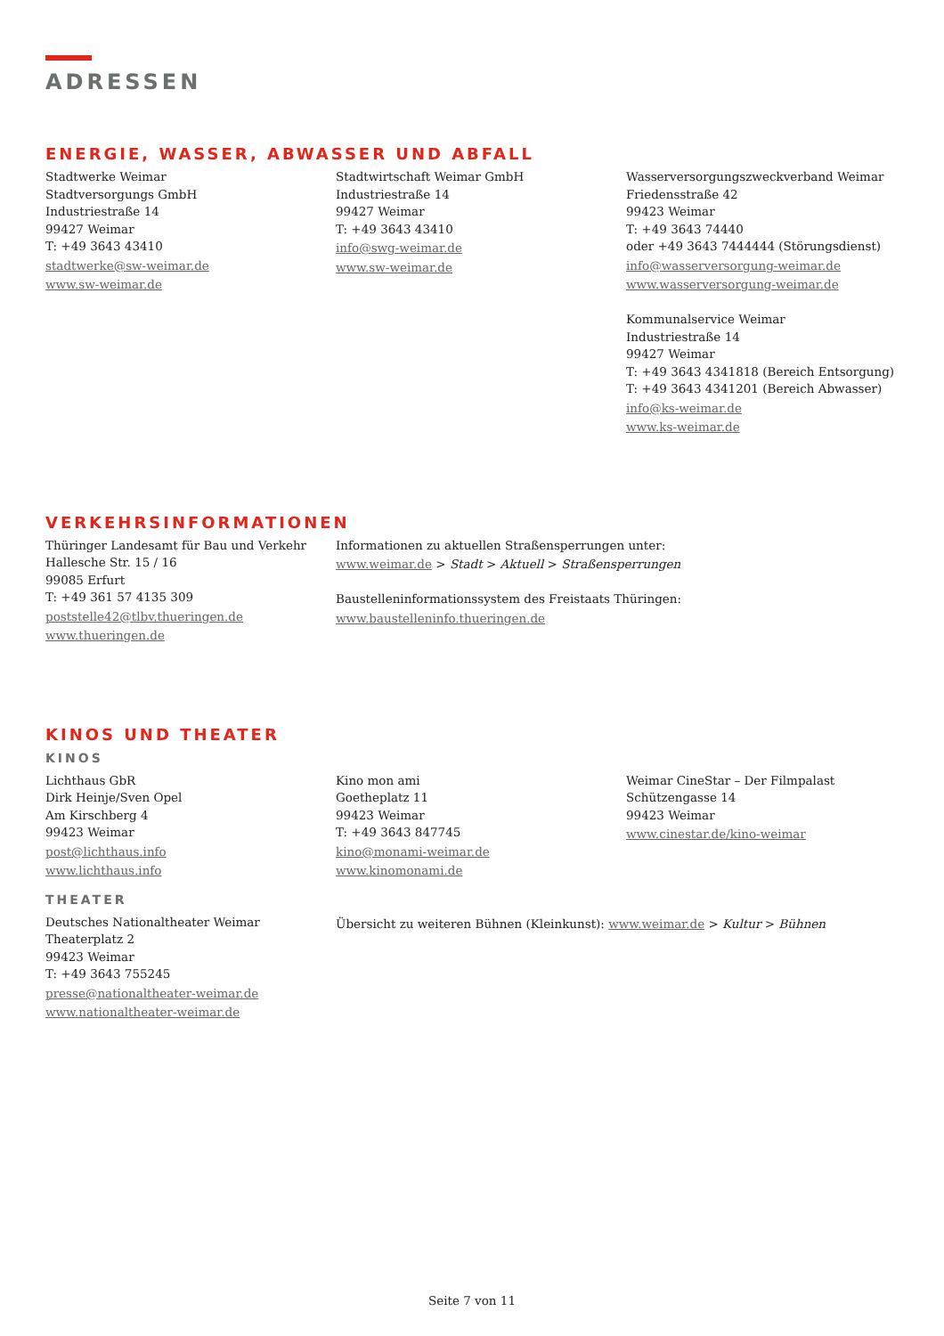ADRESSEN
ENERGIE, WASSER, ABWASSER UND ABFALL
Stadtwerke Weimar
Stadtversorgungs GmbH
Industriestraße 14
99427 Weimar
T: +49 3643 43410
stadtwerke@sw-weimar.de
www.sw-weimar.de
Stadtwirtschaft Weimar GmbH
Industriestraße 14
99427 Weimar
T: +49 3643 43410
info@swg-weimar.de
www.sw-weimar.de
Wasserversorgungszweckverband Weimar
Friedensstraße 42
99423 Weimar
T: +49 3643 74440
oder +49 3643 7444444 (Störungsdienst)
info@wasserversorgung-weimar.de
www.wasserversorgung-weimar.de
Kommunalservice Weimar
Industriestraße 14
99427 Weimar
T: +49 3643 4341818 (Bereich Entsorgung)
T: +49 3643 4341201 (Bereich Abwasser)
info@ks-weimar.de
www.ks-weimar.de
VERKEHRSINFORMATIONEN
Thüringer Landesamt für Bau und Verkehr
Hallesche Str. 15 / 16
99085 Erfurt
T: +49 361 57 4135 309
poststelle42@tlbv.thueringen.de
www.thueringen.de
Informationen zu aktuellen Straßensperrungen unter:
www.weimar.de > Stadt > Aktuell > Straßensperrungen
Baustelleninformationssystem des Freistaats Thüringen:
www.baustelleninfo.thueringen.de
KINOS UND THEATER
KINOS
Lichthaus GbR
Dirk Heinje/Sven Opel
Am Kirschberg 4
99423 Weimar
post@lichthaus.info
www.lichthaus.info
Kino mon ami
Goetheplatz 11
99423 Weimar
T: +49 3643 847745
kino@monami-weimar.de
www.kinomonami.de
Weimar CineStar – Der Filmpalast
Schützengasse 14
99423 Weimar
www.cinestar.de/kino-weimar
THEATER
Deutsches Nationaltheater Weimar
Theaterplatz 2
99423 Weimar
T: +49 3643 755245
presse@nationaltheater-weimar.de
www.nationaltheater-weimar.de
Übersicht zu weiteren Bühnen (Kleinkunst): www.weimar.de > Kultur > Bühnen
Seite 7 von 11